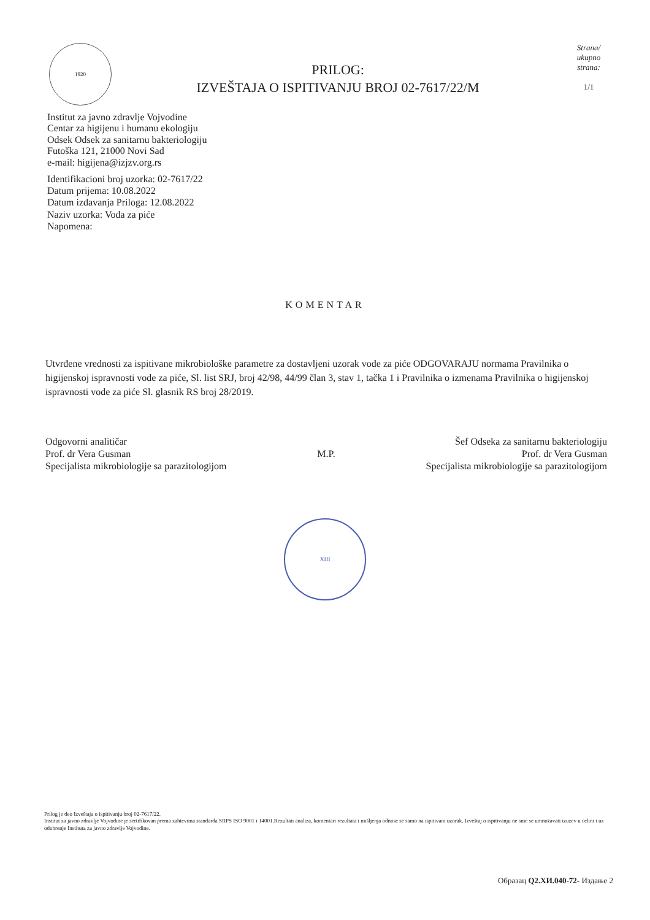1920
PRILOG:
IZVEŠTAJA O ISPITIVANJU BROJ 02-7617/22/M
Strana/
ukupno
strana:
1/1
Institut za javno zdravlje Vojvodine
Centar za higijenu i humanu ekologiju
Odsek Odsek za sanitarnu bakteriologiju
Futoška 121, 21000 Novi Sad
e-mail: higijena@izjzv.org.rs
Identifikacioni broj uzorka: 02-7617/22
Datum prijema: 10.08.2022
Datum izdavanja Priloga: 12.08.2022
Naziv uzorka: Voda za piće
Napomena:
KOMENTAR
Utvrđene vrednosti za ispitivane mikrobiološke parametre za dostavljeni uzorak vode za piće ODGOVARAJU normama Pravilnika o higijenskoj ispravnosti vode za piće, Sl. list SRJ, broj 42/98, 44/99 član 3, stav 1, tačka 1 i Pravilnika o izmenama Pravilnika o higijenskoj ispravnosti vode za piće Sl. glasnik RS broj 28/2019.
Odgovorni analitičar
Prof. dr Vera Gusman
Specijalista mikrobiologije sa parazitologijom
M.P.
Šef Odseka za sanitarnu bakteriologiju
Prof. dr Vera Gusman
Specijalista mikrobiologije sa parazitologijom
XIII
Prilog je deo Izveštaja o ispitivanju broj 02-7617/22.
Institut za javno zdravlje Vojvodine je sertifikovan prema zahtevima standarda SRPS ISO 9001 i 14001.Rezultati analiza, komentari rezultata i mišljenja odnose se samo na ispitivani uzorak. Izveštaj o ispitivanju ne sme se umnožavati izuzev u celini i uz odobrenje Instituta za javno zdravlje Vojvodine.
Образац Q2.XИ.040-72- Издање 2